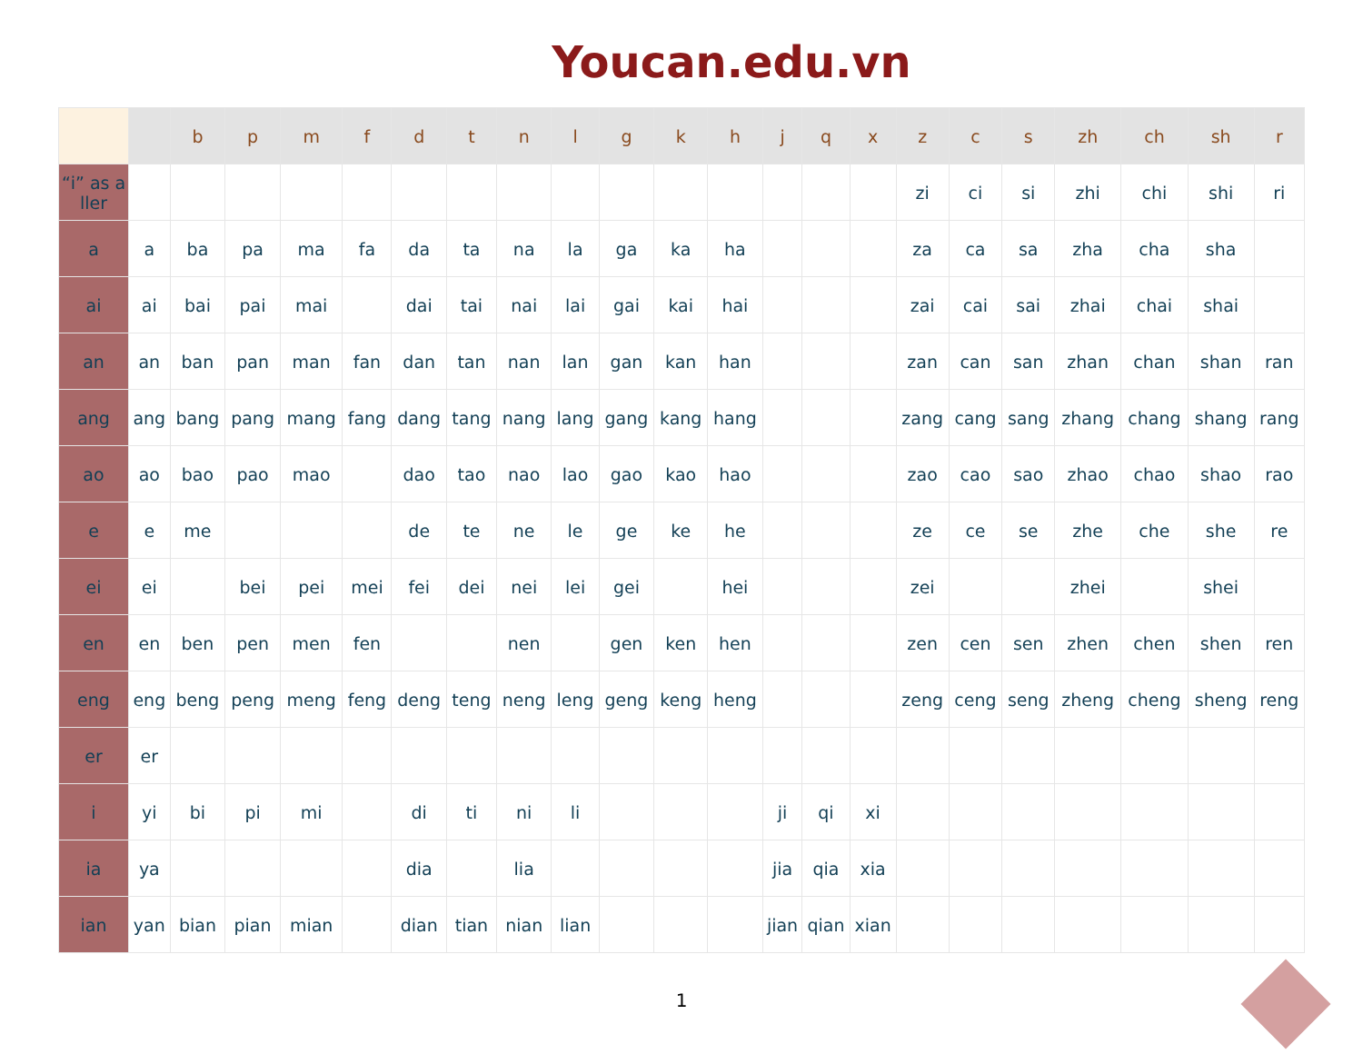Youcan.edu.vn
| | | b | p | m | f | d | t | n | l | g | k | h | j | q | x | z | c | s | zh | ch | sh | r |
| --- | --- | --- | --- | --- | --- | --- | --- | --- | --- | --- | --- | --- | --- | --- | --- | --- | --- | --- | --- | --- | --- | --- |
| “i” as a ller | | | | | | | | | | | | | | | | zi | ci | si | zhi | chi | shi | ri |
| a | a | ba | pa | ma | fa | da | ta | na | la | ga | ka | ha | | | | za | ca | sa | zha | cha | sha | |
| ai | ai | bai | pai | mai | | dai | tai | nai | lai | gai | kai | hai | | | | zai | cai | sai | zhai | chai | shai | |
| an | an | ban | pan | man | fan | dan | tan | nan | lan | gan | kan | han | | | | zan | can | san | zhan | chan | shan | ran |
| ang | ang | bang | pang | mang | fang | dang | tang | nang | lang | gang | kang | hang | | | | zang | cang | sang | zhang | chang | shang | rang |
| ao | ao | bao | pao | mao | | dao | tao | nao | lao | gao | kao | hao | | | | zao | cao | sao | zhao | chao | shao | rao |
| e | e | me | | | | de | te | ne | le | ge | ke | he | | | | ze | ce | se | zhe | che | she | re |
| ei | ei | | bei | pei | mei | fei | dei | nei | lei | gei | | hei | | | | zei | | | zhei | | shei | |
| en | en | ben | pen | men | fen | | | nen | | gen | ken | hen | | | | zen | cen | sen | zhen | chen | shen | ren |
| eng | eng | beng | peng | meng | feng | deng | teng | neng | leng | geng | keng | heng | | | | zeng | ceng | seng | zheng | cheng | sheng | reng |
| er | er | | | | | | | | | | | | | | | | | | | | | |
| i | yi | bi | pi | mi | | di | ti | ni | li | | | | ji | qi | xi | | | | | | | |
| ia | ya | | | | | dia | | lia | | | | | jia | qia | xia | | | | | | | |
| ian | yan | bian | pian | mian | | dian | tian | nian | lian | | | | jian | qian | xian | | | | | | | |
1